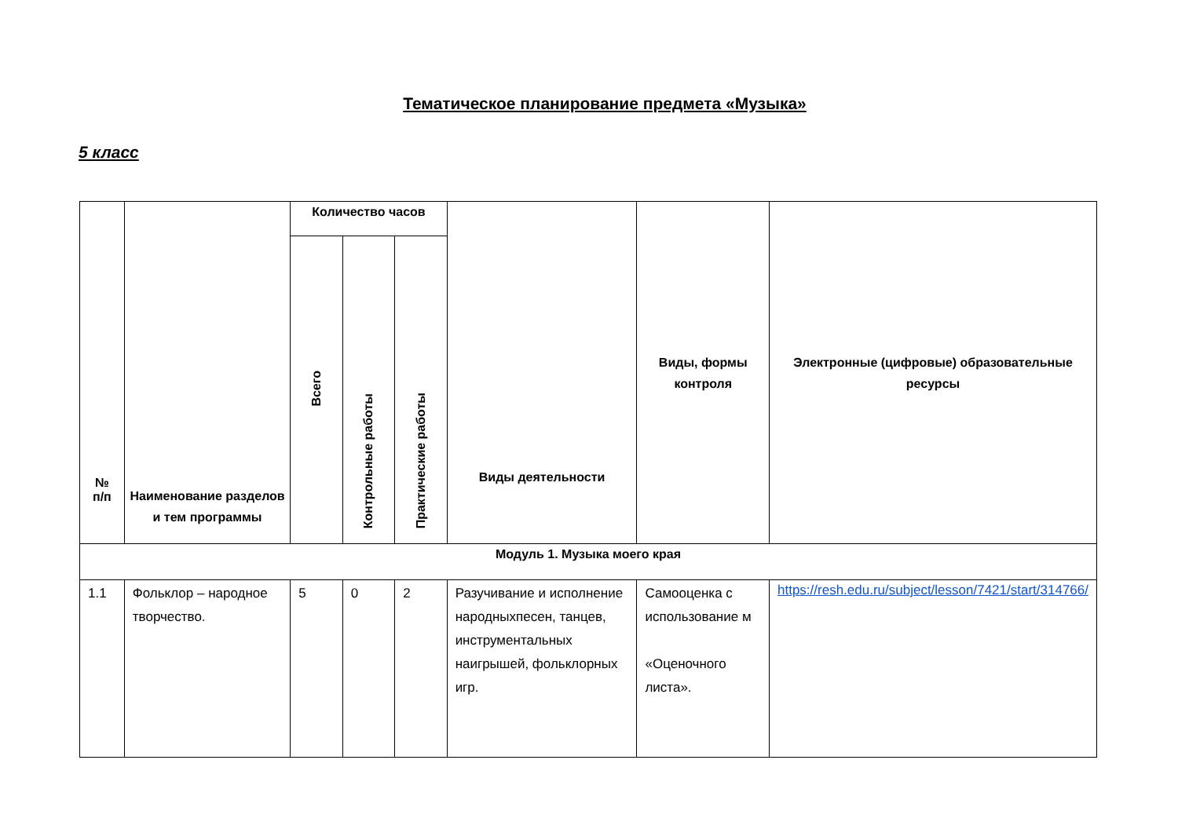Тематическое планирование предмета «Музыка»
5 класс
| № п/п | Наименование разделов и тем программы | Количество часов | | | Виды деятельности | Виды, формы контроля | Электронные (цифровые) образовательные ресурсы |
| --- | --- | --- | --- | --- | --- | --- | --- |
| | | Всего | Контрольные работы | Практические работы | | | |
| Модуль 1. Музыка моего края | | | | | | | |
| 1.1 | Фольклор – народное творчество. | 5 | 0 | 2 | Разучивание и исполнение народныхпесен, танцев, инструментальных наигрышей, фольклорных игр. | Самооценка с использование м «Оценочного листа». | https://resh.edu.ru/subject/lesson/7421/start/314766/ |